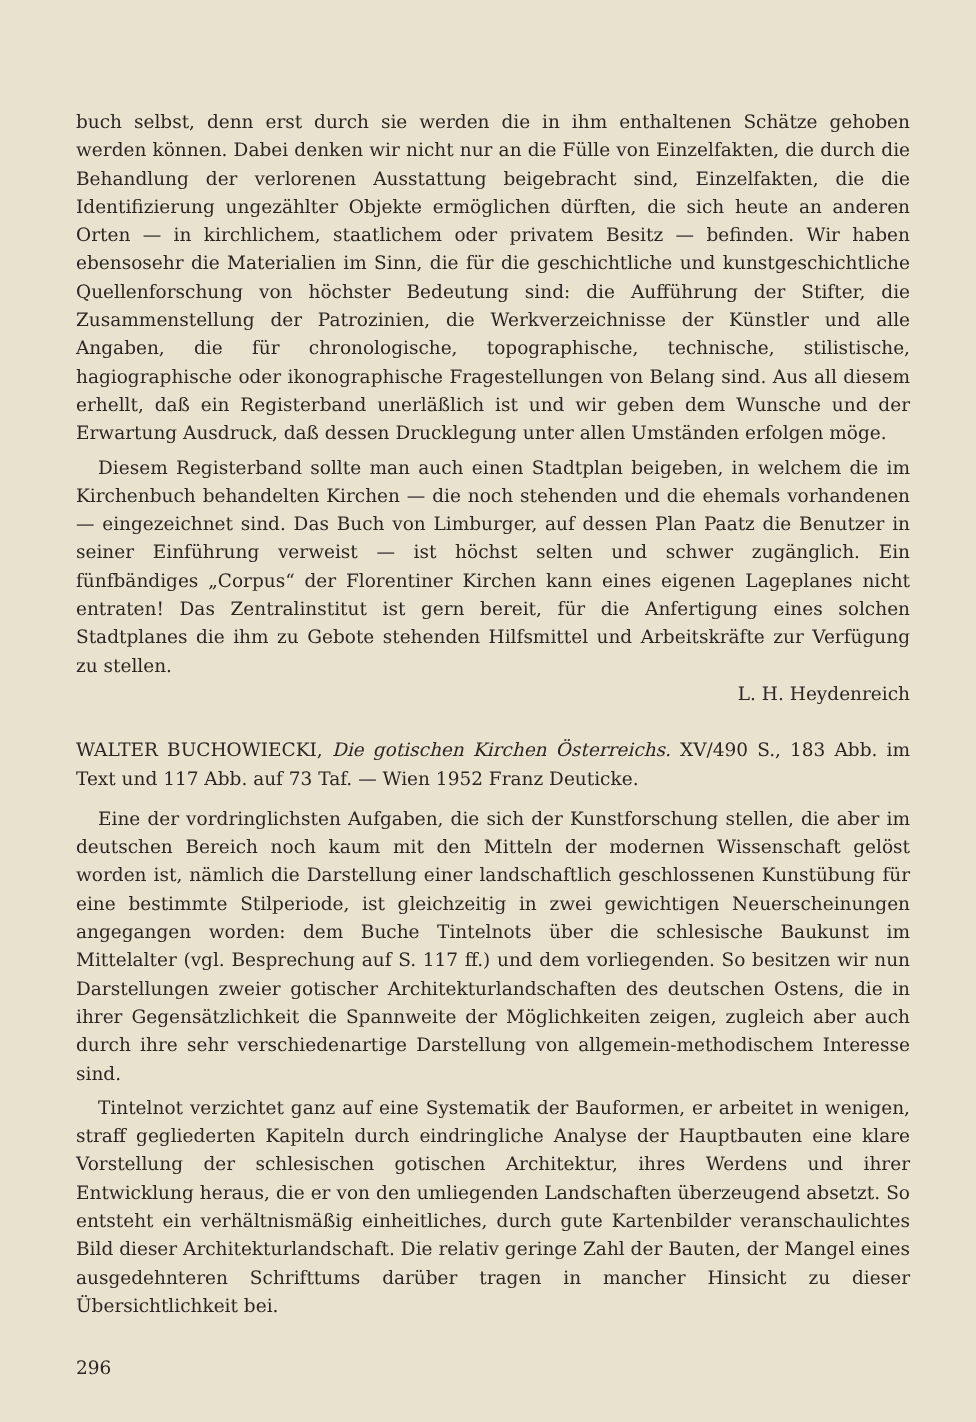buch selbst, denn erst durch sie werden die in ihm enthaltenen Schätze gehoben werden können. Dabei denken wir nicht nur an die Fülle von Einzelfakten, die durch die Behandlung der verlorenen Ausstattung beigebracht sind, Einzelfakten, die die Identifizierung ungezählter Objekte ermöglichen dürften, die sich heute an anderen Orten — in kirchlichem, staatlichem oder privatem Besitz — befinden. Wir haben ebensosehr die Materialien im Sinn, die für die geschichtliche und kunstgeschichtliche Quellenforschung von höchster Bedeutung sind: die Aufführung der Stifter, die Zusammenstellung der Patrozinien, die Werkverzeichnisse der Künstler und alle Angaben, die für chronologische, topographische, technische, stilistische, hagiographische oder ikonographische Fragestellungen von Belang sind. Aus all diesem erhellt, daß ein Registerband unerläßlich ist und wir geben dem Wunsche und der Erwartung Ausdruck, daß dessen Drucklegung unter allen Umständen erfolgen möge.
Diesem Registerband sollte man auch einen Stadtplan beigeben, in welchem die im Kirchenbuch behandelten Kirchen — die noch stehenden und die ehemals vorhandenen — eingezeichnet sind. Das Buch von Limburger, auf dessen Plan Paatz die Benutzer in seiner Einführung verweist — ist höchst selten und schwer zugänglich. Ein fünfbändiges „Corpus“ der Florentiner Kirchen kann eines eigenen Lageplanes nicht entraten! Das Zentralinstitut ist gern bereit, für die Anfertigung eines solchen Stadtplanes die ihm zu Gebote stehenden Hilfsmittel und Arbeitskräfte zur Verfügung zu stellen.
L. H. Heydenreich
WALTER BUCHOWIECKI, Die gotischen Kirchen Österreichs. XV/490 S., 183 Abb. im Text und 117 Abb. auf 73 Taf. — Wien 1952 Franz Deuticke.
Eine der vordringlichsten Aufgaben, die sich der Kunstforschung stellen, die aber im deutschen Bereich noch kaum mit den Mitteln der modernen Wissenschaft gelöst worden ist, nämlich die Darstellung einer landschaftlich geschlossenen Kunstübung für eine bestimmte Stilperiode, ist gleichzeitig in zwei gewichtigen Neuerscheinungen angegangen worden: dem Buche Tintelnots über die schlesische Baukunst im Mittelalter (vgl. Besprechung auf S. 117 ff.) und dem vorliegenden. So besitzen wir nun Darstellungen zweier gotischer Architekturlandschaften des deutschen Ostens, die in ihrer Gegensätzlichkeit die Spannweite der Möglichkeiten zeigen, zugleich aber auch durch ihre sehr verschiedenartige Darstellung von allgemein-methodischem Interesse sind.
Tintelnot verzichtet ganz auf eine Systematik der Bauformen, er arbeitet in wenigen, straff gegliederten Kapiteln durch eindringliche Analyse der Hauptbauten eine klare Vorstellung der schlesischen gotischen Architektur, ihres Werdens und ihrer Entwicklung heraus, die er von den umliegenden Landschaften überzeugend absetzt. So entsteht ein verhältnismäßig einheitliches, durch gute Kartenbilder veranschaulichtes Bild dieser Architekturlandschaft. Die relativ geringe Zahl der Bauten, der Mangel eines ausgedehnteren Schrifttums darüber tragen in mancher Hinsicht zu dieser Übersichtlichkeit bei.
296